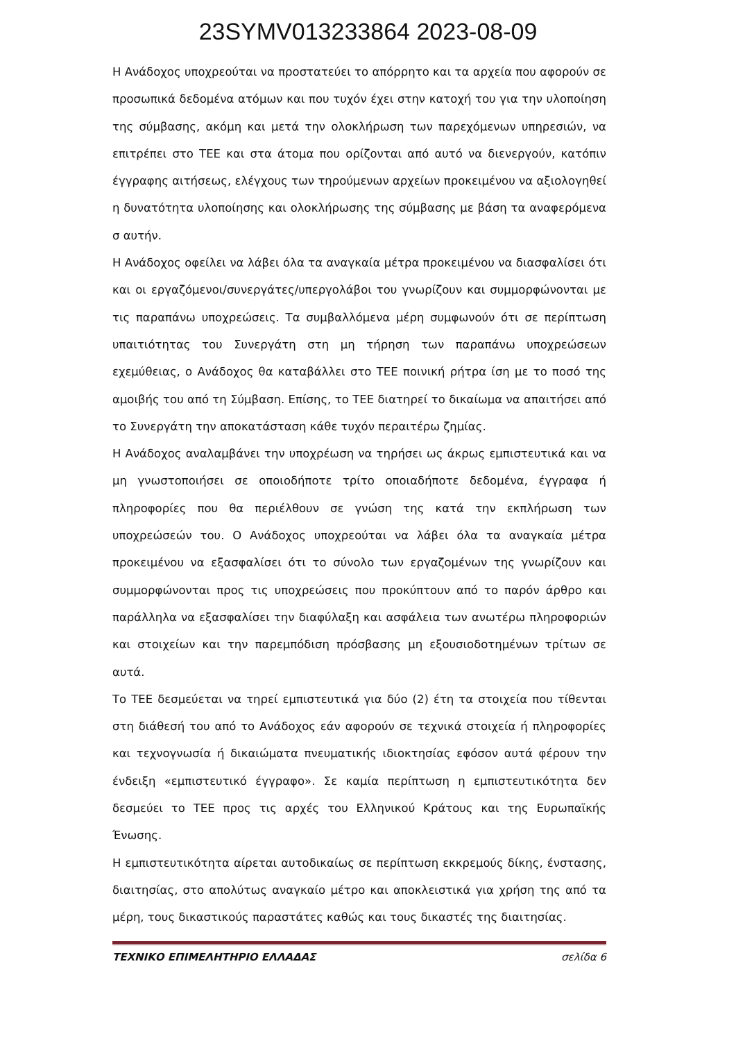23SYMV013233864 2023-08-09
Η Ανάδοχος υποχρεούται να προστατεύει το απόρρητο και τα αρχεία που αφορούν σε προσωπικά δεδομένα ατόμων και που τυχόν έχει στην κατοχή του για την υλοποίηση της σύμβασης, ακόμη και μετά την ολοκλήρωση των παρεχόμενων υπηρεσιών, να επιτρέπει στο ΤΕΕ και στα άτομα που ορίζονται από αυτό να διενεργούν, κατόπιν έγγραφης αιτήσεως, ελέγχους των τηρούμενων αρχείων προκειμένου να αξιολογηθεί η δυνατότητα υλοποίησης και ολοκλήρωσης της σύμβασης με βάση τα αναφερόμενα σ αυτήν.
Η Ανάδοχος οφείλει να λάβει όλα τα αναγκαία μέτρα προκειμένου να διασφαλίσει ότι και οι εργαζόμενοι/συνεργάτες/υπεργολάβοι του γνωρίζουν και συμμορφώνονται με τις παραπάνω υποχρεώσεις. Τα συμβαλλόμενα μέρη συμφωνούν ότι σε περίπτωση υπαιτιότητας του Συνεργάτη στη μη τήρηση των παραπάνω υποχρεώσεων εχεμύθειας, ο Ανάδοχος θα καταβάλλει στο ΤΕΕ ποινική ρήτρα ίση με το ποσό της αμοιβής του από τη Σύμβαση. Επίσης, το ΤΕΕ διατηρεί το δικαίωμα να απαιτήσει από το Συνεργάτη την αποκατάσταση κάθε τυχόν περαιτέρω ζημίας.
Η Ανάδοχος αναλαμβάνει την υποχρέωση να τηρήσει ως άκρως εμπιστευτικά και να μη γνωστοποιήσει σε οποιοδήποτε τρίτο οποιαδήποτε δεδομένα, έγγραφα ή πληροφορίες που θα περιέλθουν σε γνώση της κατά την εκπλήρωση των υποχρεώσεών του. Ο Ανάδοχος υποχρεούται να λάβει όλα τα αναγκαία μέτρα προκειμένου να εξασφαλίσει ότι το σύνολο των εργαζομένων της γνωρίζουν και συμμορφώνονται προς τις υποχρεώσεις που προκύπτουν από το παρόν άρθρο και παράλληλα να εξασφαλίσει την διαφύλαξη και ασφάλεια των ανωτέρω πληροφοριών και στοιχείων και την παρεμπόδιση πρόσβασης μη εξουσιοδοτημένων τρίτων σε αυτά.
Το ΤΕΕ δεσμεύεται να τηρεί εμπιστευτικά για δύο (2) έτη τα στοιχεία που τίθενται στη διάθεσή του από το Ανάδοχος εάν αφορούν σε τεχνικά στοιχεία ή πληροφορίες και τεχνογνωσία ή δικαιώματα πνευματικής ιδιοκτησίας εφόσον αυτά φέρουν την ένδειξη «εμπιστευτικό έγγραφο». Σε καμία περίπτωση η εμπιστευτικότητα δεν δεσμεύει το ΤΕΕ προς τις αρχές του Ελληνικού Κράτους και της Ευρωπαϊκής Ένωσης.
Η εμπιστευτικότητα αίρεται αυτοδικαίως σε περίπτωση εκκρεμούς δίκης, ένστασης, διαιτησίας, στο απολύτως αναγκαίο μέτρο και αποκλειστικά για χρήση της από τα μέρη, τους δικαστικούς παραστάτες καθώς και τους δικαστές της διαιτησίας.
ΤΕΧΝΙΚΟ ΕΠΙΜΕΛΗΤΗΡΙΟ ΕΛΛΑΔΑΣ σελίδα 6